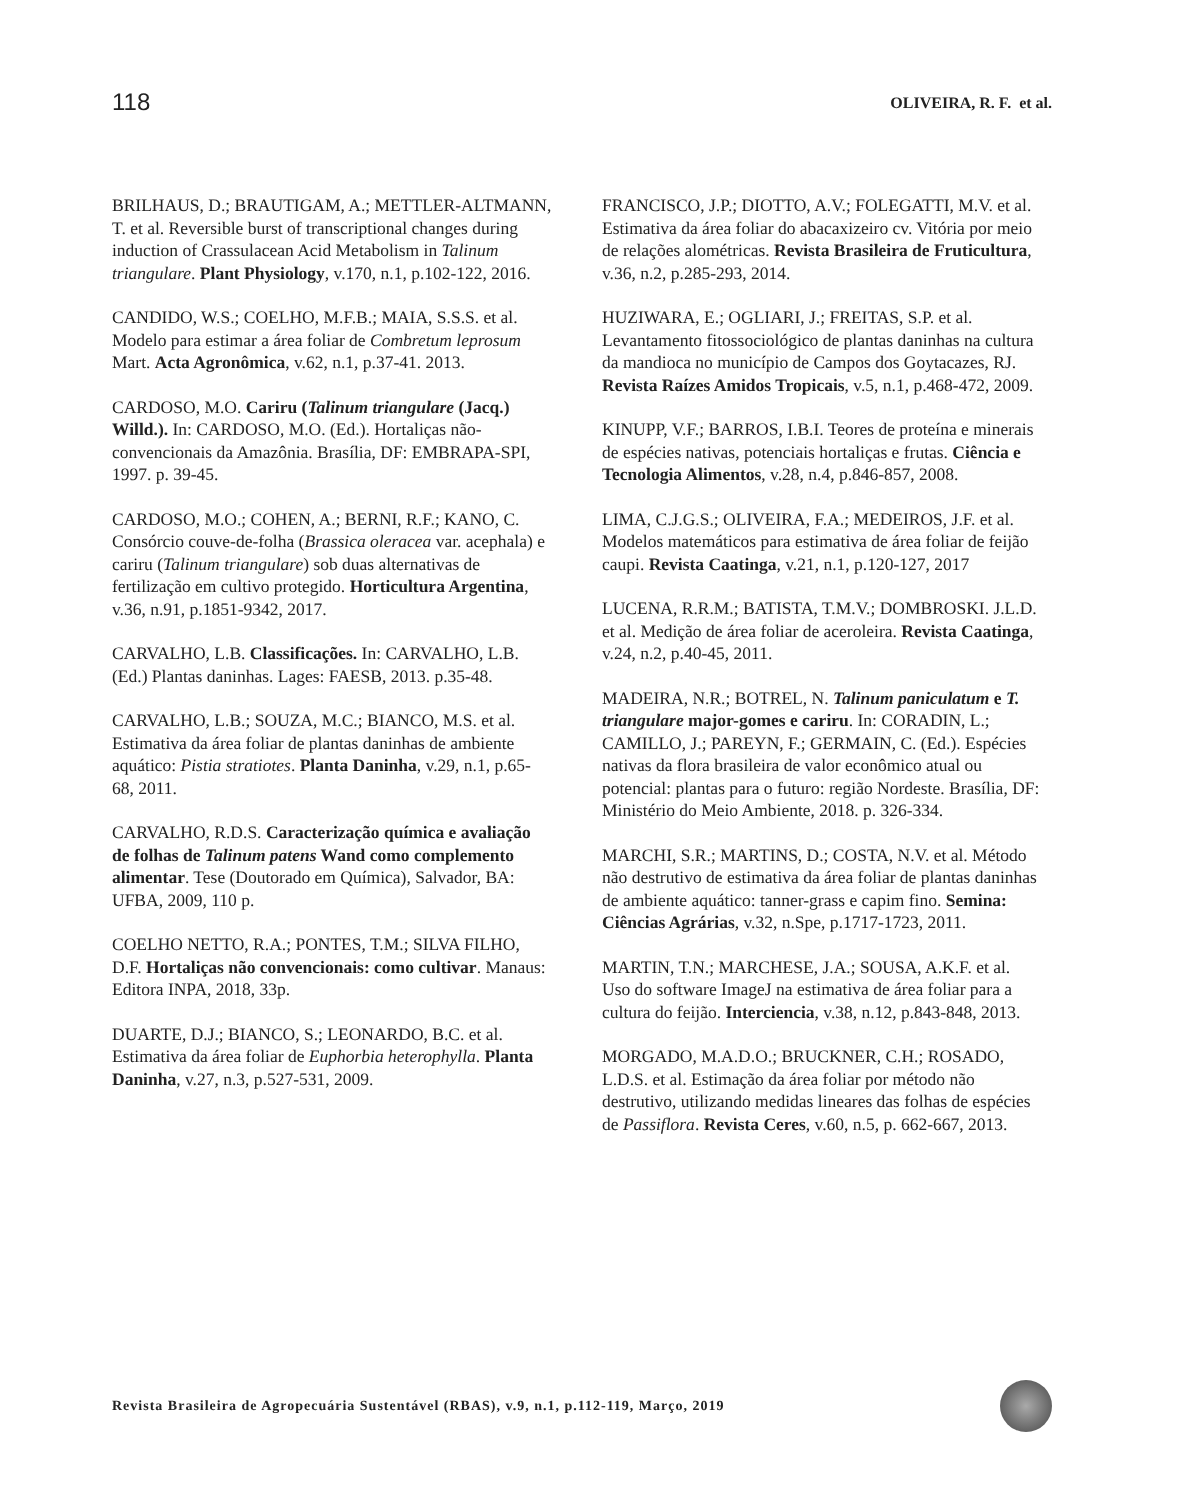118
OLIVEIRA, R. F. et al.
BRILHAUS, D.; BRAUTIGAM, A.; METTLER-ALTMANN, T. et al. Reversible burst of transcriptional changes during induction of Crassulacean Acid Metabolism in Talinum triangulare. Plant Physiology, v.170, n.1, p.102-122, 2016.
CANDIDO, W.S.; COELHO, M.F.B.; MAIA, S.S.S. et al. Modelo para estimar a área foliar de Combretum leprosum Mart. Acta Agronômica, v.62, n.1, p.37-41. 2013.
CARDOSO, M.O. Cariru (Talinum triangulare (Jacq.) Willd.). In: CARDOSO, M.O. (Ed.). Hortaliças não-convencionais da Amazônia. Brasília, DF: EMBRAPA-SPI, 1997. p. 39-45.
CARDOSO, M.O.; COHEN, A.; BERNI, R.F.; KANO, C. Consórcio couve-de-folha (Brassica oleracea var. acephala) e cariru (Talinum triangulare) sob duas alternativas de fertilização em cultivo protegido. Horticultura Argentina, v.36, n.91, p.1851-9342, 2017.
CARVALHO, L.B. Classificações. In: CARVALHO, L.B. (Ed.) Plantas daninhas. Lages: FAESB, 2013. p.35-48.
CARVALHO, L.B.; SOUZA, M.C.; BIANCO, M.S. et al. Estimativa da área foliar de plantas daninhas de ambiente aquático: Pistia stratiotes. Planta Daninha, v.29, n.1, p.65-68, 2011.
CARVALHO, R.D.S. Caracterização química e avaliação de folhas de Talinum patens Wand como complemento alimentar. Tese (Doutorado em Química), Salvador, BA: UFBA, 2009, 110 p.
COELHO NETTO, R.A.; PONTES, T.M.; SILVA FILHO, D.F. Hortaliças não convencionais: como cultivar. Manaus: Editora INPA, 2018, 33p.
DUARTE, D.J.; BIANCO, S.; LEONARDO, B.C. et al. Estimativa da área foliar de Euphorbia heterophylla. Planta Daninha, v.27, n.3, p.527-531, 2009.
FRANCISCO, J.P.; DIOTTO, A.V.; FOLEGATTI, M.V. et al. Estimativa da área foliar do abacaxizeiro cv. Vitória por meio de relações alométricas. Revista Brasileira de Fruticultura, v.36, n.2, p.285-293, 2014.
HUZIWARA, E.; OGLIARI, J.; FREITAS, S.P. et al. Levantamento fitossociológico de plantas daninhas na cultura da mandioca no município de Campos dos Goytacazes, RJ. Revista Raízes Amidos Tropicais, v.5, n.1, p.468-472, 2009.
KINUPP, V.F.; BARROS, I.B.I. Teores de proteína e minerais de espécies nativas, potenciais hortaliças e frutas. Ciência e Tecnologia Alimentos, v.28, n.4, p.846-857, 2008.
LIMA, C.J.G.S.; OLIVEIRA, F.A.; MEDEIROS, J.F. et al. Modelos matemáticos para estimativa de área foliar de feijão caupi. Revista Caatinga, v.21, n.1, p.120-127, 2017
LUCENA, R.R.M.; BATISTA, T.M.V.; DOMBROSKI. J.L.D. et al. Medição de área foliar de aceroleira. Revista Caatinga, v.24, n.2, p.40-45, 2011.
MADEIRA, N.R.; BOTREL, N. Talinum paniculatum e T. triangulare major-gomes e cariru. In: CORADIN, L.; CAMILLO, J.; PAREYN, F.; GERMAIN, C. (Ed.). Espécies nativas da flora brasileira de valor econômico atual ou potencial: plantas para o futuro: região Nordeste. Brasília, DF: Ministério do Meio Ambiente, 2018. p. 326-334.
MARCHI, S.R.; MARTINS, D.; COSTA, N.V. et al. Método não destrutivo de estimativa da área foliar de plantas daninhas de ambiente aquático: tanner-grass e capim fino. Semina: Ciências Agrárias, v.32, n.Spe, p.1717-1723, 2011.
MARTIN, T.N.; MARCHESE, J.A.; SOUSA, A.K.F. et al. Uso do software ImageJ na estimativa de área foliar para a cultura do feijão. Interciencia, v.38, n.12, p.843-848, 2013.
MORGADO, M.A.D.O.; BRUCKNER, C.H.; ROSADO, L.D.S. et al. Estimação da área foliar por método não destrutivo, utilizando medidas lineares das folhas de espécies de Passiflora. Revista Ceres, v.60, n.5, p. 662-667, 2013.
Revista Brasileira de Agropecuária Sustentável (RBAS), v.9, n.1, p.112-119, Março, 2019